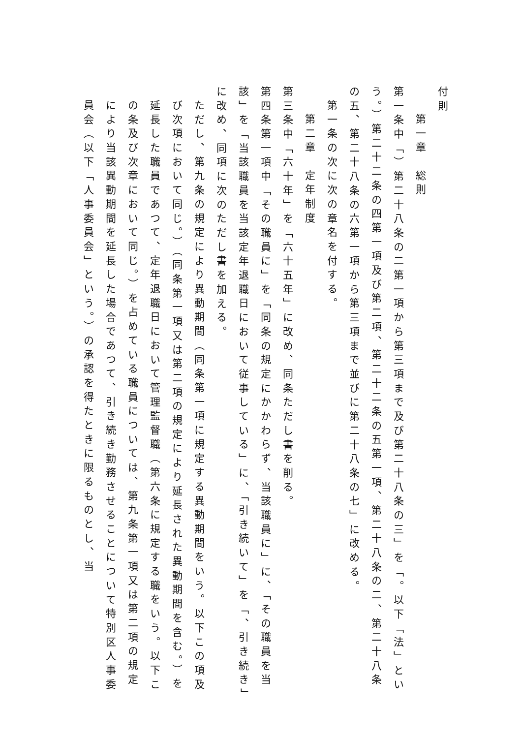付則
第一章　総則
第一条中「）第二十八条の二第一項から第三項まで及び第二十八条の三」を「。以下「法」という。）第二十二条の四第一項及び第二項、第二十二条の五第一項、第二十八条の二、第二十八条の五、第二十八条の六第一項から第三項まで並びに第二十八条の七」に改める。
第一条の次に次の章名を付する。
第二章　定年制度
第三条中「六十年」を「六十五年」に改め、同条ただし書を削る。
第四条第一項中「その職員に」を「同条の規定にかかわらず、当該職員に」に、「その職員を当該」を「当該職員を当該定年退職日において従事している」に、「引き続いて」を「、引き続き」に改め、同項に次のただし書を加える。
ただし、第九条の規定により異動期間（同条第一項に規定する異動期間をいう。以下この項及び次項において同じ。）（同条第一項又は第二項の規定により延長された異動期間を含む。）を延長した職員であつて、定年退職日において管理監督職（第六条に規定する職をいう。以下この条及び次章において同じ。）を占めている職員については、第九条第一項又は第二項の規定により当該異動期間を延長した場合であつて、引き続き勤務させることについて特別区人事委員会（以下「人事委員会」という。）の承認を得たときに限るものとし、当